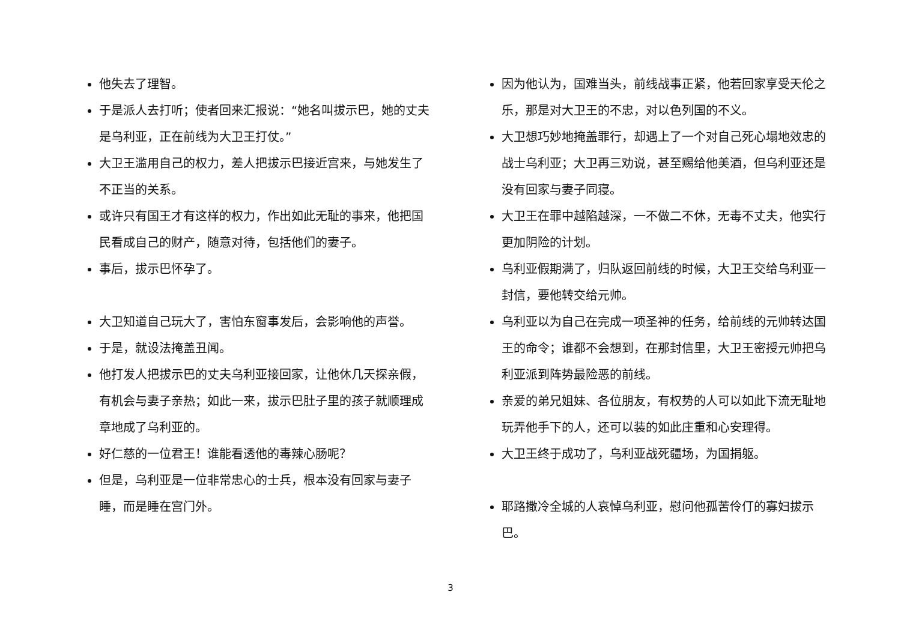他失去了理智。
于是派人去打听；使者回来汇报说：“她名叫拔示巴，她的丈夫是乌利亚，正在前线为大卫王打仗。”
大卫王滥用自己的权力，差人把拔示巴接近宫来，与她发生了不正当的关系。
或许只有国王才有这样的权力，作出如此无耻的事来，他把国民看成自己的财产，随意对待，包括他们的妻子。
事后，拔示巴怀孕了。
大卫知道自己玩大了，害怕东窗事发后，会影响他的声誉。
于是，就设法掩盖丑闻。
他打发人把拔示巴的丈夫乌利亚接回家，让他休几天探亲假，有机会与妻子亲热；如此一来，拔示巴肚子里的孩子就顺理成章地成了乌利亚的。
好仁慈的一位君王！谁能看透他的毒辣心肠呢？
但是，乌利亚是一位非常忠心的士兵，根本没有回家与妻子睡，而是睡在宫门外。
因为他认为，国难当头，前线战事正紧，他若回家享受天伦之乐，那是对大卫王的不忠，对以色列国的不义。
大卫想巧妙地掩盖罪行，却遇上了一个对自己死心塌地效忠的战士乌利亚；大卫再三劝说，甚至赐给他美酒，但乌利亚还是没有回家与妻子同寝。
大卫王在罪中越陷越深，一不做二不休，无毒不丈夫，他实行更加阴险的计划。
乌利亚假期满了，归队返回前线的时候，大卫王交给乌利亚一封信，要他转交给元帅。
乌利亚以为自己在完成一项圣神的任务，给前线的元帅转达国王的命令；谁都不会想到，在那封信里，大卫王密授元帅把乌利亚派到阵势最险恶的前线。
亲爱的弟兄姐妹、各位朋友，有权势的人可以如此下流无耻地玩弄他手下的人，还可以装的如此庄重和心安理得。
大卫王终于成功了，乌利亚战死疆场，为国捐躯。
耶路撒冷全城的人哀悼乌利亚，慰问他孤苦伶仃的寡妇拔示巴。
3